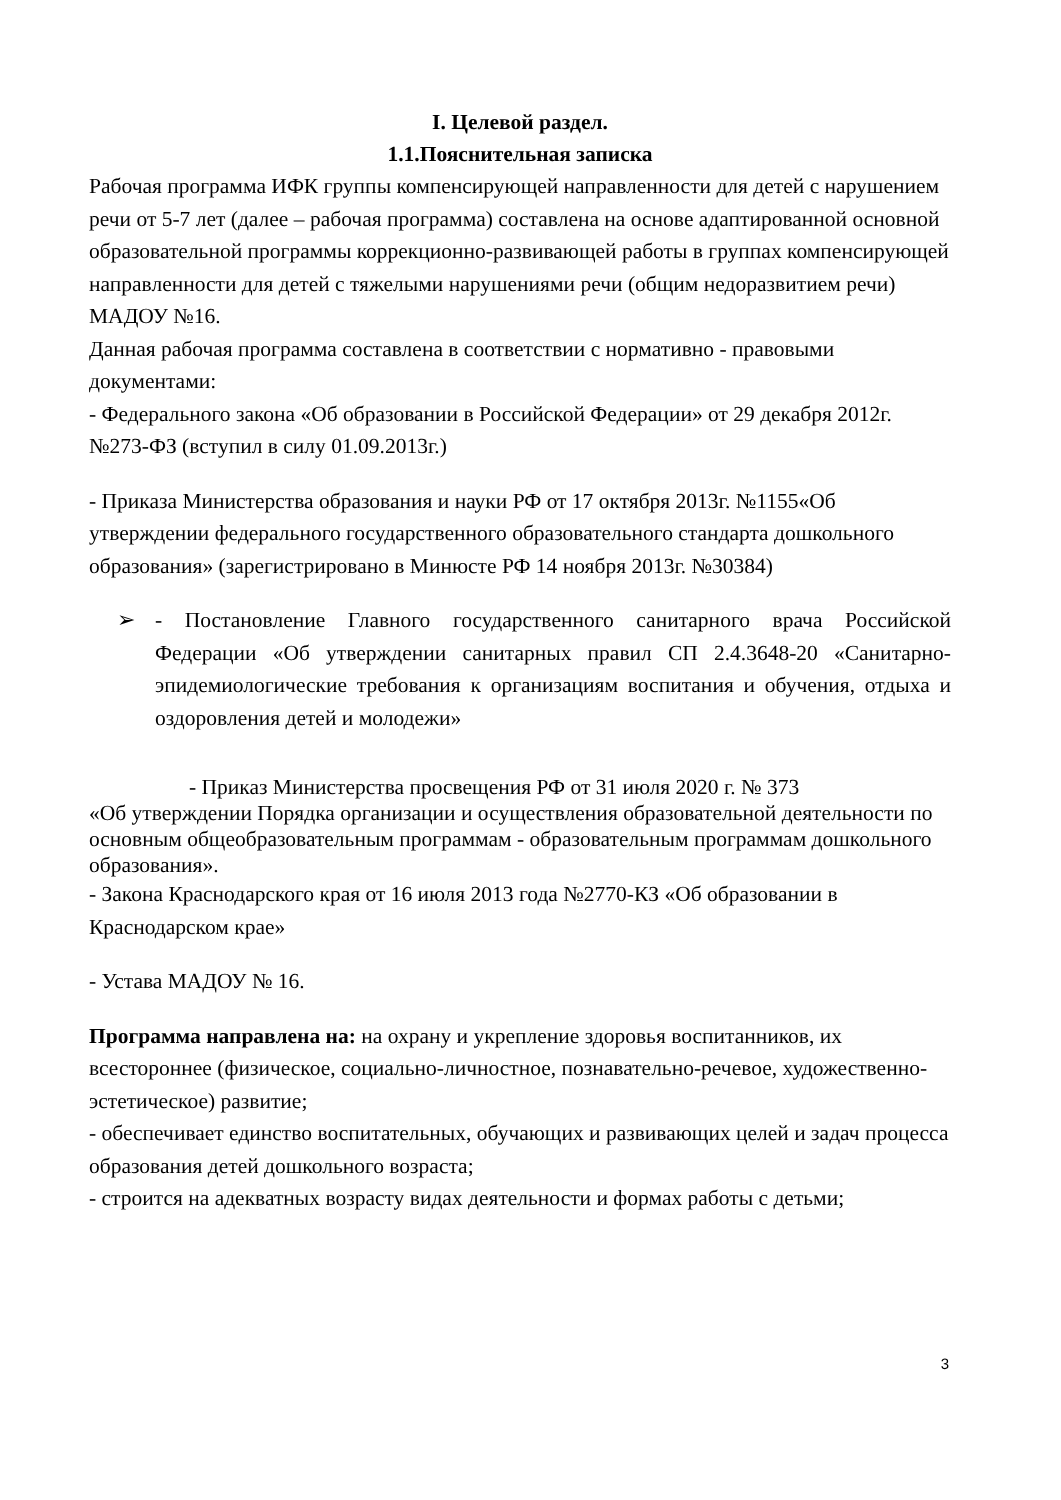I. Целевой раздел.
1.1.Пояснительная записка
Рабочая программа ИФК группы компенсирующей направленности для детей с нарушением речи от 5-7 лет (далее – рабочая программа) составлена на основе адаптированной основной образовательной программы коррекционно-развивающей работы в группах компенсирующей направленности для детей с тяжелыми нарушениями речи (общим недоразвитием речи) МАДОУ №16.
Данная рабочая программа составлена в соответствии с нормативно - правовыми документами:
- Федерального закона «Об образовании в Российской Федерации» от 29 декабря 2012г. №273-ФЗ (вступил в силу 01.09.2013г.)
- Приказа Министерства образования и науки РФ от 17 октября 2013г. №1155«Об утверждении федерального государственного образовательного стандарта дошкольного образования» (зарегистрировано в Минюсте РФ 14 ноября 2013г. №30384)
➢ - Постановление Главного государственного санитарного врача Российской Федерации «Об утверждении санитарных правил СП 2.4.3648-20 «Санитарно-эпидемиологические требования к организациям воспитания и обучения, отдыха и оздоровления детей и молодежи»
- Приказ Министерства просвещения РФ от 31 июля 2020 г. № 373
«Об утверждении Порядка организации и осуществления образовательной деятельности по основным общеобразовательным программам - образовательным программам дошкольного образования».
- Закона Краснодарского края от 16 июля 2013 года №2770-КЗ «Об образовании в Краснодарском крае»
- Устава МАДОУ № 16.
Программа направлена на: на охрану и укрепление здоровья воспитанников, их всестороннее (физическое, социально-личностное, познавательно-речевое, художественно-эстетическое) развитие;
- обеспечивает единство воспитательных, обучающих и развивающих целей и задач процесса образования детей дошкольного возраста;
- строится на адекватных возрасту видах деятельности и формах работы с детьми;
3